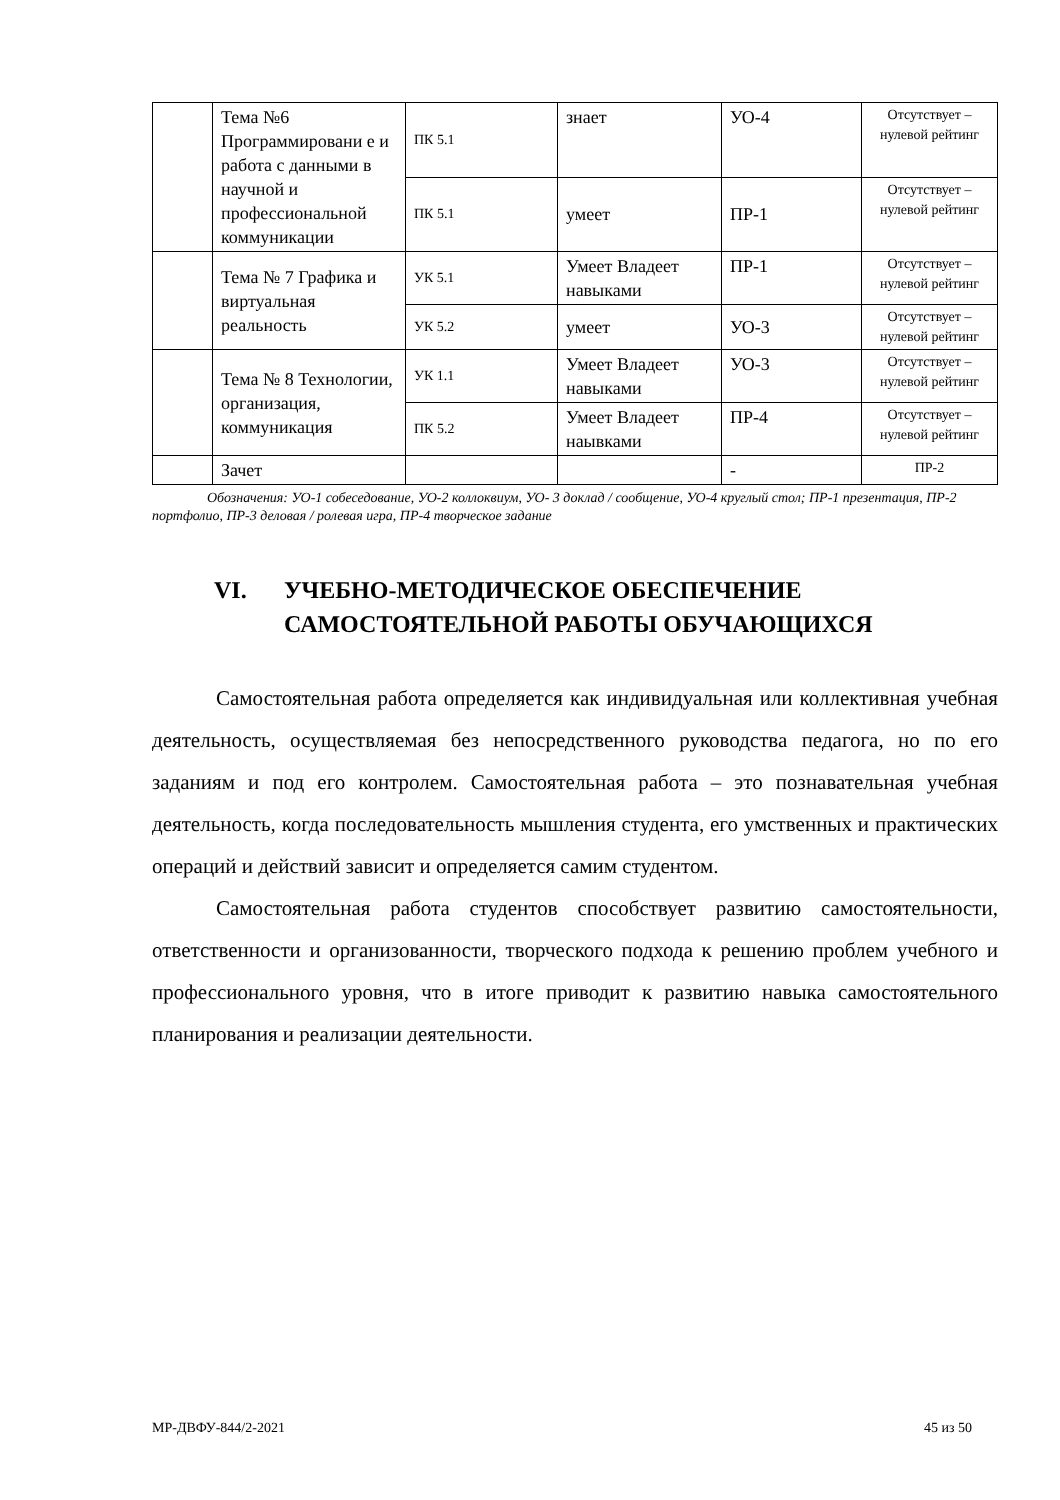| | Тема №6 Программировани е и работа с данными в научной и профессиональной коммуникации | ПК 5.1 | знает | УО-4 | Отсутствует – нулевой рейтинг |
| | | ПК 5.1 | умеет | ПР-1 | Отсутствует – нулевой рейтинг |
| | Тема № 7 Графика и виртуальная реальность | УК 5.1 | Умеет Владеет навыками | ПР-1 | Отсутствует – нулевой рейтинг |
| | | УК 5.2 | умеет | УО-3 | Отсутствует – нулевой рейтинг |
| | Тема № 8 Технологии, организация, коммуникация | УК 1.1 | Умеет Владеет навыками | УО-3 | Отсутствует – нулевой рейтинг |
| | | ПК 5.2 | Умеет Владеет наывками | ПР-4 | Отсутствует – нулевой рейтинг |
| | Зачет | | | - | ПР-2 |
Обозначения: УО-1 собеседование, УО-2 коллоквиум, УО- 3 доклад / сообщение, УО-4 круглый стол; ПР-1 презентация, ПР-2 портфолио, ПР-3 деловая / ролевая игра, ПР-4 творческое задание
VI. УЧЕБНО-МЕТОДИЧЕСКОЕ ОБЕСПЕЧЕНИЕ
САМОСТОЯТЕЛЬНОЙ РАБОТЫ ОБУЧАЮЩИХСЯ
Самостоятельная работа определяется как индивидуальная или коллективная учебная деятельность, осуществляемая без непосредственного руководства педагога, но по его заданиям и под его контролем. Самостоятельная работа – это познавательная учебная деятельность, когда последовательность мышления студента, его умственных и практических операций и действий зависит и определяется самим студентом.
Самостоятельная работа студентов способствует развитию самостоятельности, ответственности и организованности, творческого подхода к решению проблем учебного и профессионального уровня, что в итоге приводит к развитию навыка самостоятельного планирования и реализации деятельности.
МР-ДВФУ-844/2-2021 45 из 50